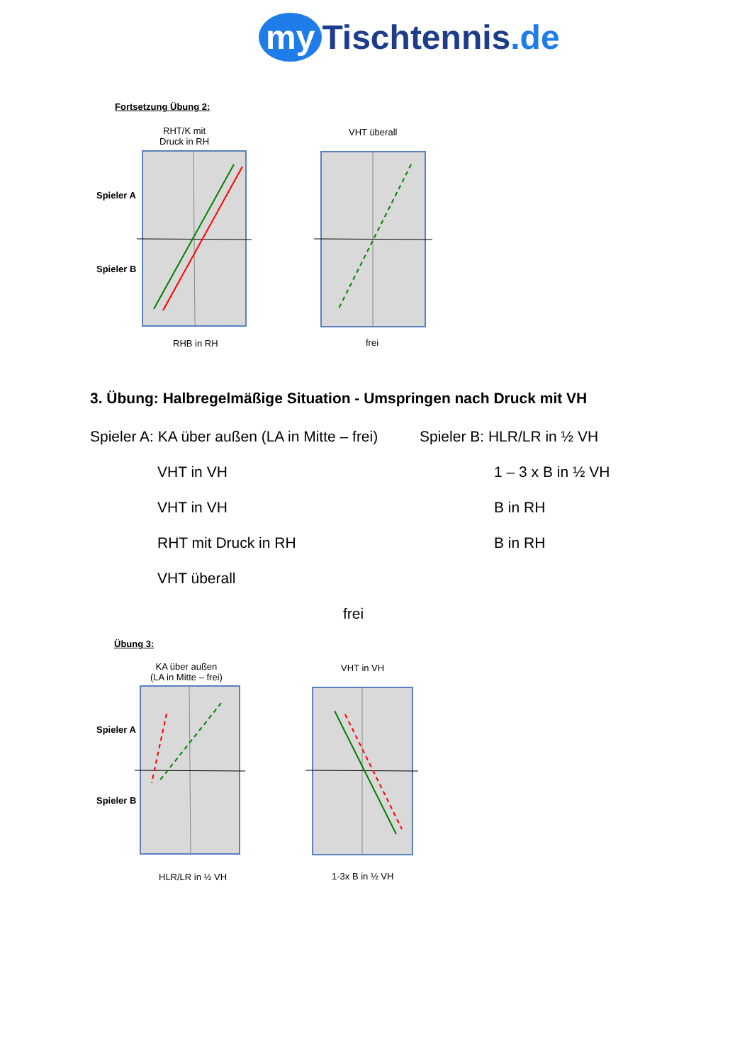my Tischtennis.de
Fortsetzung Übung 2:
RHT/K mit
Druck in RH
VHT überall
Spieler A
Spieler B
RHB in RH frei
3. Übung: Halbregelmäßige Situation - Umspringen nach Druck mit VH
Spieler A: KA über außen (LA in Mitte – frei) Spieler B: HLR/LR in ½ VH
VHT in VH 1 – 3 x B in ½ VH
VHT in VH B in RH
RHT mit Druck in RH B in RH
VHT überall
frei
Übung 3:
KA über außen
(LA in Mitte – frei)
VHT in VH
Spieler A
Spieler B
HLR/LR in ½ VH 1-3x B in ½ VH